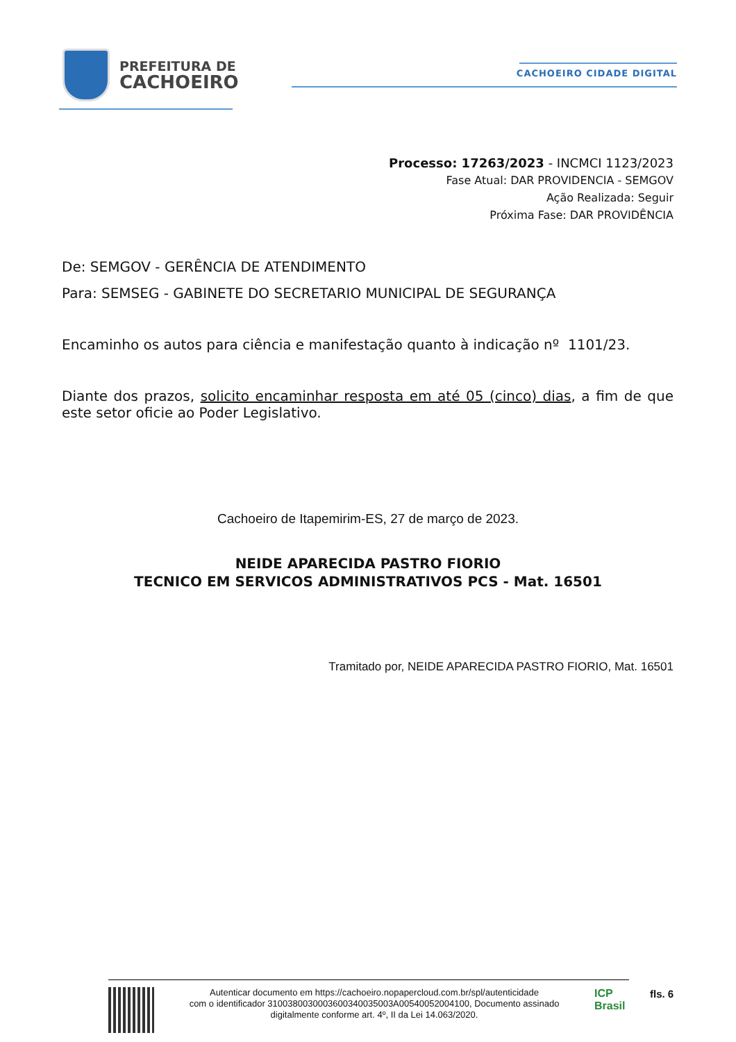PREFEITURA DE
CACHOEIRO
CACHOEIRO CIDADE DIGITAL
Processo: 17263/2023 - INCMCI 1123/2023
Fase Atual: DAR PROVIDENCIA - SEMGOV
Ação Realizada: Seguir
Próxima Fase: DAR PROVIDÊNCIA
De: SEMGOV - GERÊNCIA DE ATENDIMENTO
Para: SEMSEG - GABINETE DO SECRETARIO MUNICIPAL DE SEGURANÇA
Encaminho os autos para ciência e manifestação quanto à indicação nº 1101/23.
Diante dos prazos, solicito encaminhar resposta em até 05 (cinco) dias, a fim de que este setor oficie ao Poder Legislativo.
Cachoeiro de Itapemirim-ES, 27 de março de 2023.
NEIDE APARECIDA PASTRO FIORIO
TECNICO EM SERVICOS ADMINISTRATIVOS PCS - Mat. 16501
Tramitado por, NEIDE APARECIDA PASTRO FIORIO, Mat. 16501
Autenticar documento em https://cachoeiro.nopapercloud.com.br/spl/autenticidade
com o identificador 3100380030003600340035003A00540052004100, Documento assinado
digitalmente conforme art. 4º, II da Lei 14.063/2020.
ICP Brasil
fls. 6